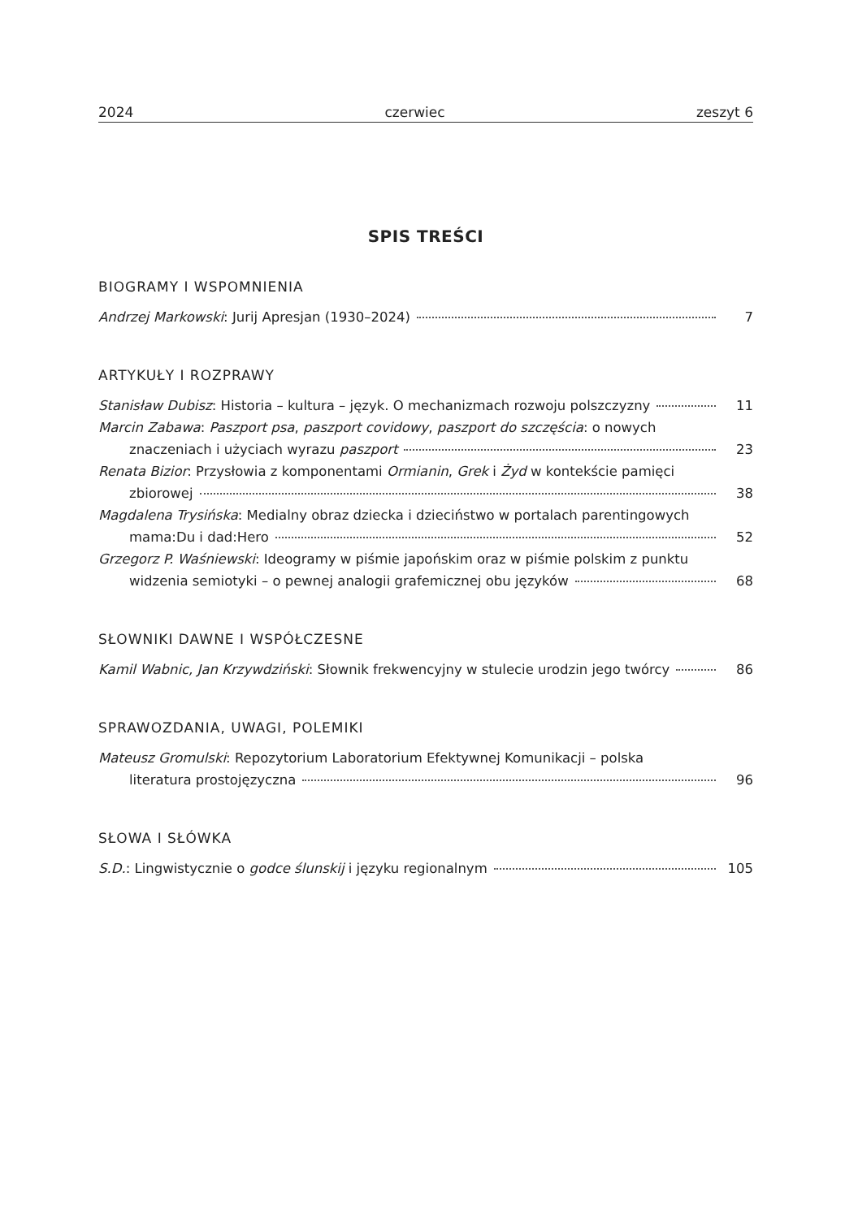2024 czerwiec zeszyt 6
SPIS TREŚCI
BIOGRAMY I WSPOMNIENIA
Andrzej Markowski: Jurij Apresjan (1930–2024) 7
ARTYKUŁY I ROZPRAWY
Stanisław Dubisz: Historia – kultura – język. O mechanizmach rozwoju polszczyzny 11
Marcin Zabawa: Paszport psa, paszport covidowy, paszport do szczęścia: o nowych
znaczeniach i użyciach wyrazu paszport 23
Renata Bizior: Przysłowia z komponentami Ormianin, Grek i Żyd w kontekście pamięci
zbiorowej 38
Magdalena Trysińska: Medialny obraz dziecka i dzieciństwo w portalach parentingowych
mama:Du i dad:Hero 52
Grzegorz P. Waśniewski: Ideogramy w piśmie japońskim oraz w piśmie polskim z punktu
widzenia semiotyki – o pewnej analogii grafemicznej obu języków 68
SŁOWNIKI DAWNE I WSPÓŁCZESNE
Kamil Wabnic, Jan Krzywdziński: Słownik frekwencyjny w stulecie urodzin jego twórcy 86
SPRAWOZDANIA, UWAGI, POLEMIKI
Mateusz Gromulski: Repozytorium Laboratorium Efektywnej Komunikacji – polska
literatura prostojęzyczna 96
SŁOWA I SŁÓWKA
S.D.: Lingwistycznie o godce ślunskij i języku regionalnym 105